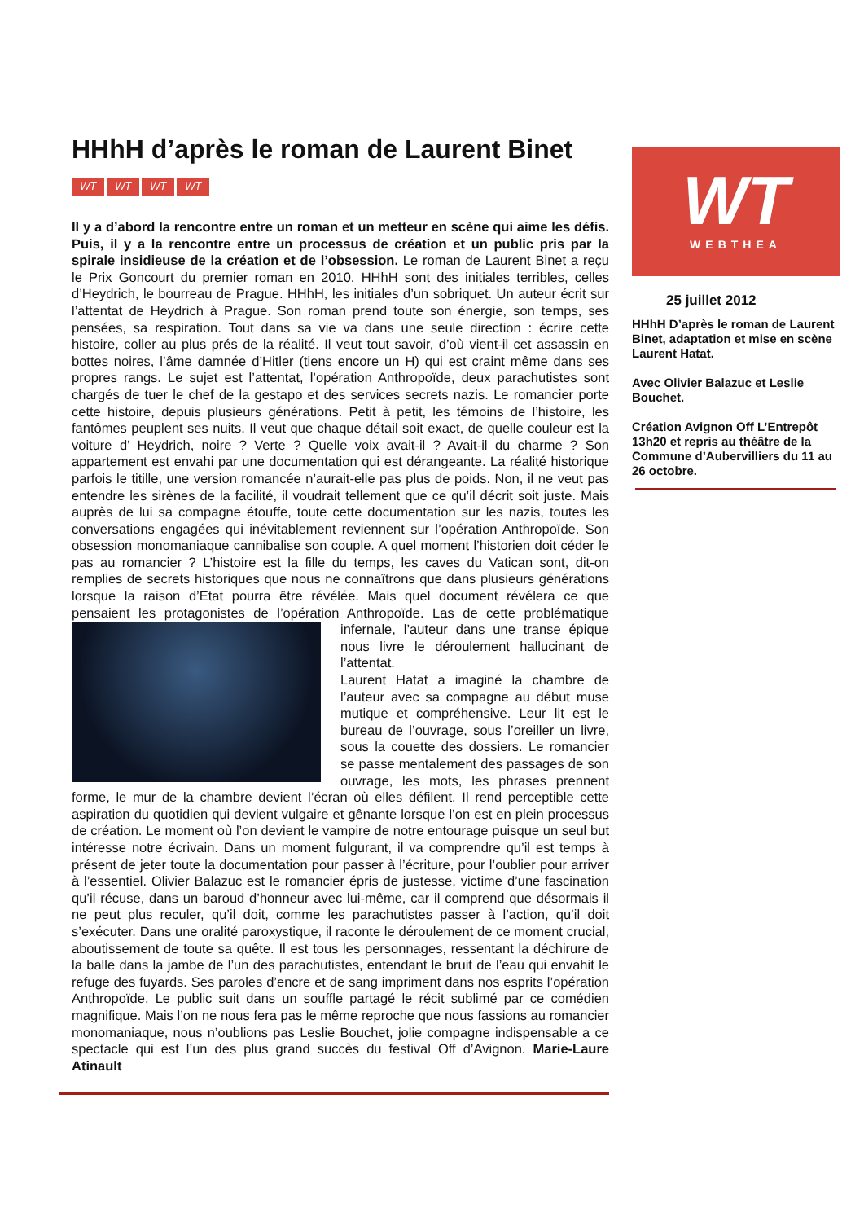HHhH d’après le roman de Laurent Binet
WT WT WT WT
Il y a d’abord la rencontre entre un roman et un metteur en scène qui aime les défis. Puis, il y a la rencontre entre un processus de création et un public pris par la spirale insidieuse de la création et de l’obsession. Le roman de Laurent Binet a reçu le Prix Goncourt du premier roman en 2010. HHhH sont des initiales terribles, celles d’Heydrich, le bourreau de Prague. HHhH, les initiales d’un sobriquet. Un auteur écrit sur l’attentat de Heydrich à Prague. Son roman prend toute son énergie, son temps, ses pensées, sa respiration. Tout dans sa vie va dans une seule direction : écrire cette histoire, coller au plus prés de la réalité. Il veut tout savoir, d’où vient-il cet assassin en bottes noires, l’âme damnée d’Hitler (tiens encore un H) qui est craint même dans ses propres rangs. Le sujet est l’attentat, l’opération Anthropoïde, deux parachutistes sont chargés de tuer le chef de la gestapo et des services secrets nazis. Le romancier porte cette histoire, depuis plusieurs générations. Petit à petit, les témoins de l’histoire, les fantômes peuplent ses nuits. Il veut que chaque détail soit exact, de quelle couleur est la voiture d’ Heydrich, noire ? Verte ? Quelle voix avait-il ? Avait-il du charme ? Son appartement est envahi par une documentation qui est dérangeante. La réalité historique parfois le titille, une version romancée n’aurait-elle pas plus de poids. Non, il ne veut pas entendre les sirènes de la facilité, il voudrait tellement que ce qu’il décrit soit juste. Mais auprès de lui sa compagne étouffe, toute cette documentation sur les nazis, toutes les conversations engagées qui inévitablement reviennent sur l’opération Anthropoïde. Son obsession monomaniaque cannibalise son couple. A quel moment l’historien doit céder le pas au romancier ? L’histoire est la fille du temps, les caves du Vatican sont, dit-on remplies de secrets historiques que nous ne connaîtrons que dans plusieurs générations lorsque la raison d’Etat pourra être révélée. Mais quel document révélera ce que pensaient les protagonistes de l’opération Anthropoïde. Las de cette problématique infernale,
l’auteur dans une transe épique nous livre le déroulement hallucinant de l’attentat.
Laurent Hatat a imaginé la chambre de l’auteur avec sa compagne au début muse mutique et compréhensive. Leur lit est le bureau de l’ouvrage, sous l’oreiller un livre, sous la couette des dossiers. Le romancier se passe mentalement des passages de son ouvrage, les mots, les phrases prennent forme, le mur de la chambre devient l’écran où elles défilent. Il rend perceptible cette aspiration du quotidien qui devient vulgaire et gênante lorsque l’on est en plein processus de création. Le moment où l’on devient le vampire de notre entourage puisque un seul but intéresse notre écrivain. Dans un moment fulgurant, il va comprendre qu’il est temps à présent de jeter toute la documentation pour passer à l’écriture, pour l’oublier pour arriver à l’essentiel. Olivier Balazuc est le romancier épris de justesse, victime d’une fascination qu’il récuse, dans un baroud d’honneur avec lui-même, car il comprend que désormais il ne peut plus reculer, qu’il doit, comme les parachutistes passer à l’action, qu’il doit s’exécuter. Dans une oralité paroxystique, il raconte le déroulement de ce moment crucial, aboutissement de toute sa quête. Il est tous les personnages, ressentant la déchirure de la balle dans la jambe de l’un des parachutistes, entendant le bruit de l’eau qui envahit le refuge des fuyards. Ses paroles d’encre et de sang impriment dans nos esprits l’opération Anthropoïde. Le public suit dans un souffle partagé le récit sublimé par ce comédien magnifique. Mais l’on ne nous fera pas le même reproche que nous fassions au romancier monomaniaque, nous n’oublions pas Leslie Bouchet, jolie compagne indispensable a ce spectacle qui est l’un des plus grand succès du festival Off d’Avignon. Marie-Laure Atinault
WT
WEBTHEA
25 juillet 2012
HHhH D’après le roman de Laurent Binet, adaptation et mise en scène Laurent Hatat.
Avec Olivier Balazuc et Leslie Bouchet.
Création Avignon Off L’Entrepôt 13h20 et repris au théâtre de la Commune d’Aubervilliers du 11 au 26 octobre.